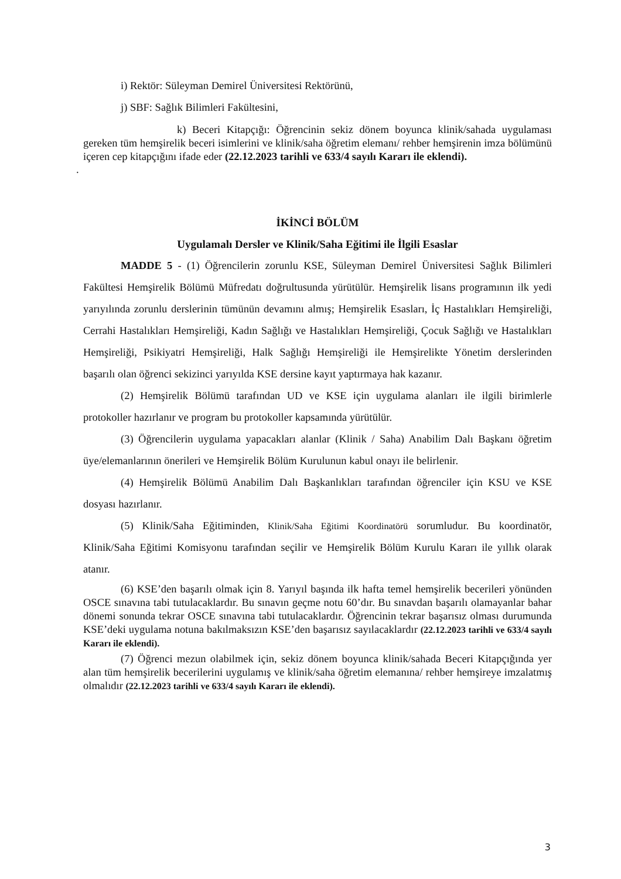i) Rektör: Süleyman Demirel Üniversitesi Rektörünü,
j) SBF: Sağlık Bilimleri Fakültesini,
k) Beceri Kitapçığı: Öğrencinin sekiz dönem boyunca klinik/sahada uygulaması gereken tüm hemşirelik beceri isimlerini ve klinik/saha öğretim elemanı/ rehber hemşirenin imza bölümünü içeren cep kitapçığını ifade eder (22.12.2023 tarihli ve 633/4 sayılı Kararı ile eklendi).
.
İKİNCİ BÖLÜM
Uygulamalı Dersler ve Klinik/Saha Eğitimi ile İlgili Esaslar
MADDE 5 - (1) Öğrencilerin zorunlu KSE, Süleyman Demirel Üniversitesi Sağlık Bilimleri Fakültesi Hemşirelik Bölümü Müfredatı doğrultusunda yürütülür. Hemşirelik lisans programının ilk yedi yarıyılında zorunlu derslerinin tümünün devamını almış; Hemşirelik Esasları, İç Hastalıkları Hemşireliği, Cerrahi Hastalıkları Hemşireliği, Kadın Sağlığı ve Hastalıkları Hemşireliği, Çocuk Sağlığı ve Hastalıkları Hemşireliği, Psikiyatri Hemşireliği, Halk Sağlığı Hemşireliği ile Hemşirelikte Yönetim derslerinden başarılı olan öğrenci sekizinci yarıyılda KSE dersine kayıt yaptırmaya hak kazanır.
(2) Hemşirelik Bölümü tarafından UD ve KSE için uygulama alanları ile ilgili birimlerle protokoller hazırlanır ve program bu protokoller kapsamında yürütülür.
(3) Öğrencilerin uygulama yapacakları alanlar (Klinik / Saha) Anabilim Dalı Başkanı öğretim üye/elemanlarının önerileri ve Hemşirelik Bölüm Kurulunun kabul onayı ile belirlenir.
(4) Hemşirelik Bölümü Anabilim Dalı Başkanlıkları tarafından öğrenciler için KSU ve KSE dosyası hazırlanır.
(5) Klinik/Saha Eğitiminden, Klinik/Saha Eğitimi Koordinatörü sorumludur. Bu koordinatör, Klinik/Saha Eğitimi Komisyonu tarafından seçilir ve Hemşirelik Bölüm Kurulu Kararı ile yıllık olarak atanır.
(6) KSE’den başarılı olmak için 8. Yarıyıl başında ilk hafta temel hemşirelik becerileri yönünden OSCE sınavına tabi tutulacaklardır. Bu sınavın geçme notu 60’dır. Bu sınavdan başarılı olamayanlar bahar dönemi sonunda tekrar OSCE sınavına tabi tutulacaklardır. Öğrencinin tekrar başarısız olması durumunda KSE’deki uygulama notuna bakılmaksızın KSE’den başarısız sayılacaklardır (22.12.2023 tarihli ve 633/4 sayılı Kararı ile eklendi).
(7) Öğrenci mezun olabilmek için, sekiz dönem boyunca klinik/sahada Beceri Kitapçığında yer alan tüm hemşirelik becerilerini uygulamış ve klinik/saha öğretim elemanına/ rehber hemşireye imzalatmış olmalıdır (22.12.2023 tarihli ve 633/4 sayılı Kararı ile eklendi).
3